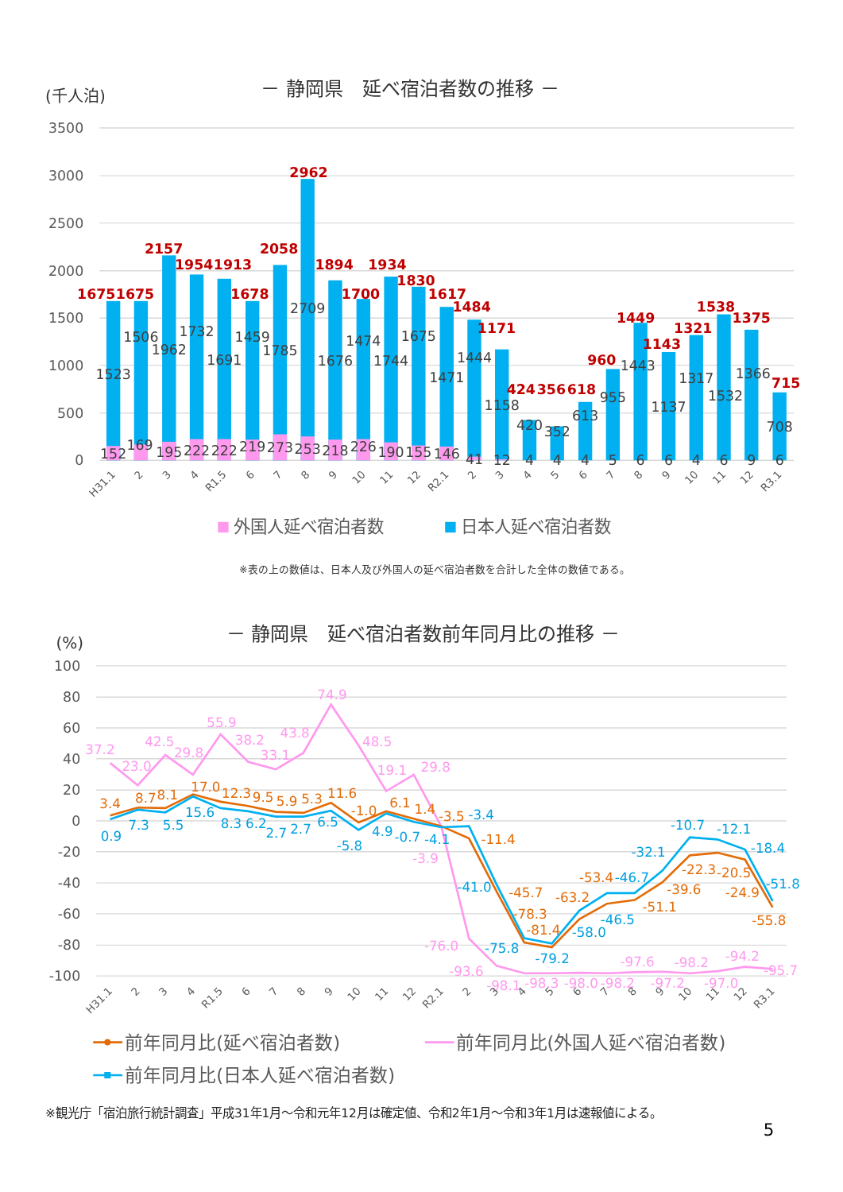－ 静岡県　延べ宿泊者数の推移 －
(千人泊)
3500
3000
2500
2000
1500
1000
500
0
1675
1675
2157
1954
1913
1678
2058
2962
1894
1700
1934
1830
1617
1484
1171
424
356
618
960
1449
1143
1321
1538
1375
715
1523
1506
1962
1732
1691
1459
1785
2709
1676
1474
1744
1675
1471
1444
1158
420
352
613
955
1443
1137
1317
1532
1366
708
152
169
195
222
222
219
273
253
218
226
190
155
146
41
12
4
4
4
5
6
6
4
6
9
6
H31.1
2
3
4
R1.5
6
7
8
9
10
11
12
R2.1
2
3
4
5
6
7
8
9
10
11
12
R3.1
外国人延べ宿泊者数
日本人延べ宿泊者数
※表の上の数値は、日本人及び外国人の延べ宿泊者数を合計した全体の数値である。
－ 静岡県　延べ宿泊者数前年同月比の推移 －
(%)
100
80
60
40
20
0
-20
-40
-60
-80
-100
37.2
23.0
42.5
29.8
55.9
38.2
33.1
43.8
74.9
48.5
19.1
29.8
-3.9
-76.0
-93.6
-98.1
-98.3
-98.0
-98.2
-97.6
-97.2
-98.2
-97.0
-94.2
-95.7
3.4
8.7
8.1
17.0
12.3
9.5
5.9
5.3
11.6
-1.0
6.1
1.4
-3.5
-11.4
-45.7
-78.3
-81.4
-63.2
-53.4
-51.1
-39.6
-22.3
-20.5
-24.9
-55.8
0.9
7.3
5.5
15.6
8.3
6.2
2.7
2.7
6.5
-5.8
4.9
-0.7
-4.1
-3.4
-41.0
-75.8
-79.2
-58.0
-46.7
-46.5
-32.1
-10.7
-12.1
-18.4
-51.8
H31.1
2
3
4
R1.5
6
7
8
9
10
11
12
R2.1
2
3
4
5
6
7
8
9
10
11
12
R3.1
前年同月比(延べ宿泊者数)
前年同月比(外国人延べ宿泊者数)
前年同月比(日本人延べ宿泊者数)
※観光庁「宿泊旅行統計調査」平成31年1月～令和元年12月は確定値、令和2年1月～令和3年1月は速報値による。
5